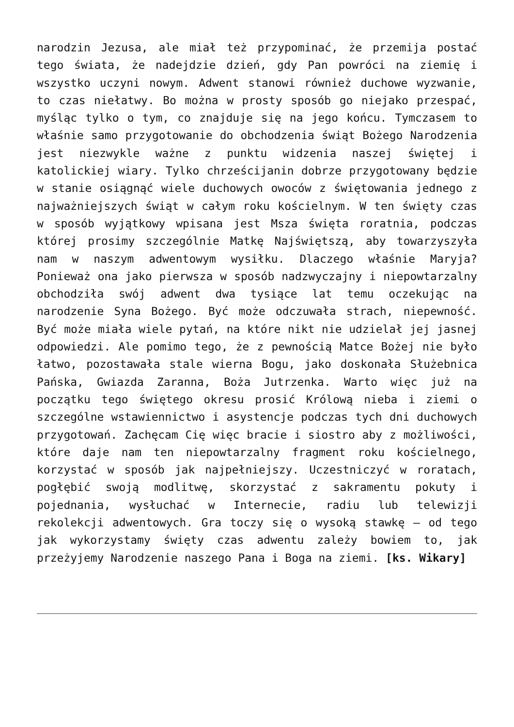narodzin Jezusa, ale miał też przypominać, że przemija postać tego świata, że nadejdzie dzień, gdy Pan powróci na ziemię i wszystko uczyni nowym. Adwent stanowi również duchowe wyzwanie, to czas niełatwy. Bo można w prosty sposób go niejako przespać, myśląc tylko o tym, co znajduje się na jego końcu. Tymczasem to właśnie samo przygotowanie do obchodzenia świąt Bożego Narodzenia jest niezwykle ważne z punktu widzenia naszej świętej i katolickiej wiary. Tylko chrześcijanin dobrze przygotowany będzie w stanie osiągnąć wiele duchowych owoców z świętowania jednego z najważniejszych świąt w całym roku kościelnym. W ten święty czas w sposób wyjątkowy wpisana jest Msza święta roratnia, podczas której prosimy szczególnie Matkę Najświętszą, aby towarzyszyła nam w naszym adwentowym wysiłku. Dlaczego właśnie Maryja? Ponieważ ona jako pierwsza w sposób nadzwyczajny i niepowtarzalny obchodziła swój adwent dwa tysiące lat temu oczekując na narodzenie Syna Bożego. Być może odczuwała strach, niepewność. Być może miała wiele pytań, na które nikt nie udzielał jej jasnej odpowiedzi. Ale pomimo tego, że z pewnością Matce Bożej nie było łatwo, pozostawała stale wierna Bogu, jako doskonała Służebnica Pańska, Gwiazda Zaranna, Boża Jutrzenka. Warto więc już na początku tego świętego okresu prosić Królową nieba i ziemi o szczególne wstawiennictwo i asystencje podczas tych dni duchowych przygotowań. Zachęcam Cię więc bracie i siostro aby z możliwości, które daje nam ten niepowtarzalny fragment roku kościelnego, korzystać w sposób jak najpełniejszy. Uczestniczyć w roratach, pogłębić swoją modlitwę, skorzystać z sakramentu pokuty i pojednania, wysłuchać w Internecie, radiu lub telewizji rekolekcji adwentowych. Gra toczy się o wysoką stawkę – od tego jak wykorzystamy święty czas adwentu zależy bowiem to, jak przeżyjemy Narodzenie naszego Pana i Boga na ziemi. [ks. Wikary]